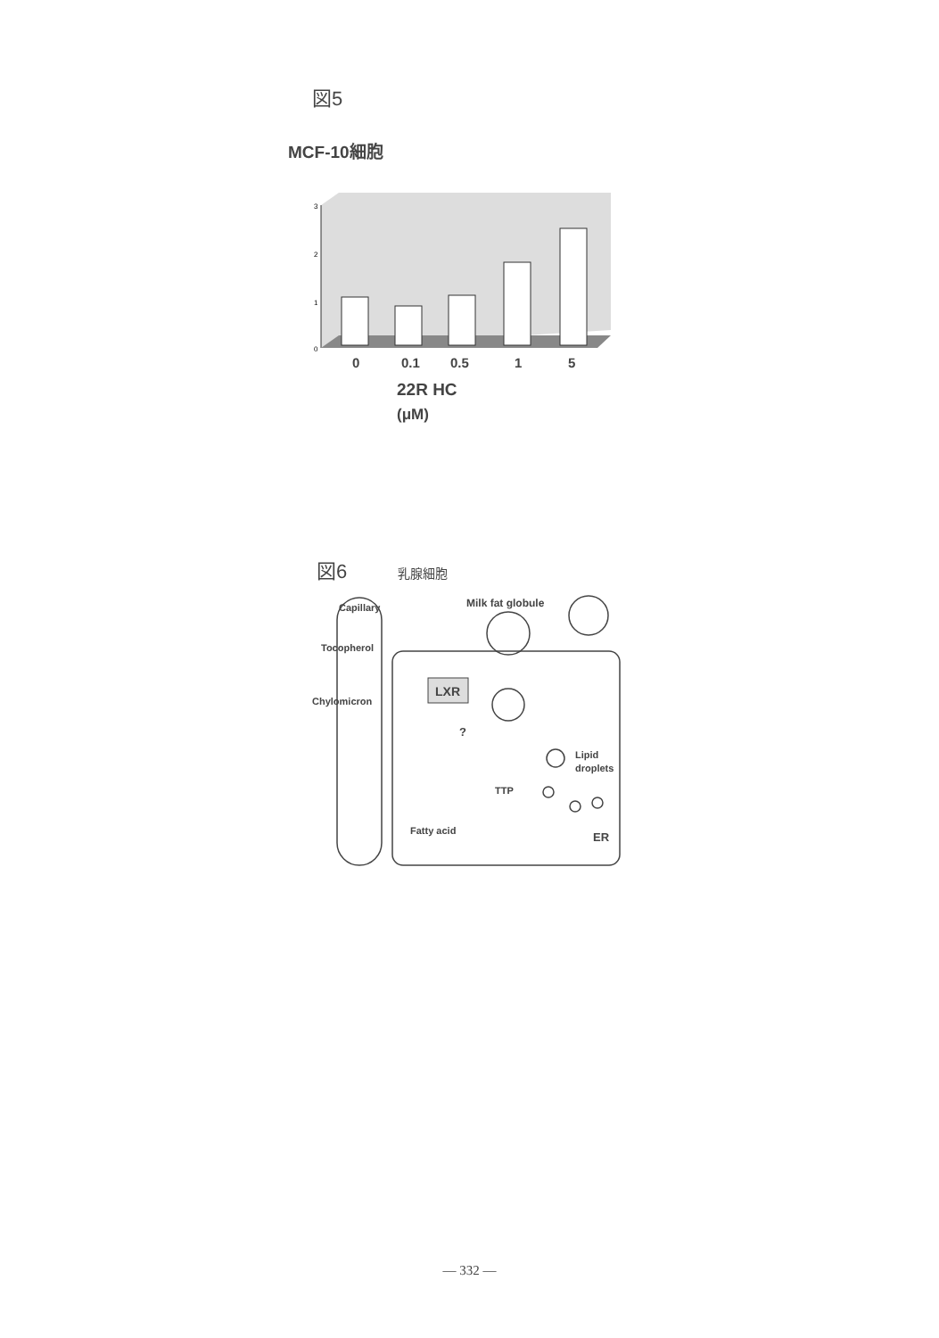図5
MCF-10細胞
3
2
1
0
0
0.1
0.5
1
5
22R HC
(μM)
図6 乳腺細胞
Capillary
Tocopherol
Chylomicron
Milk fat globule
LXR
?
Lipid
droplets
TTP
Fatty acid
ER
— 332 —